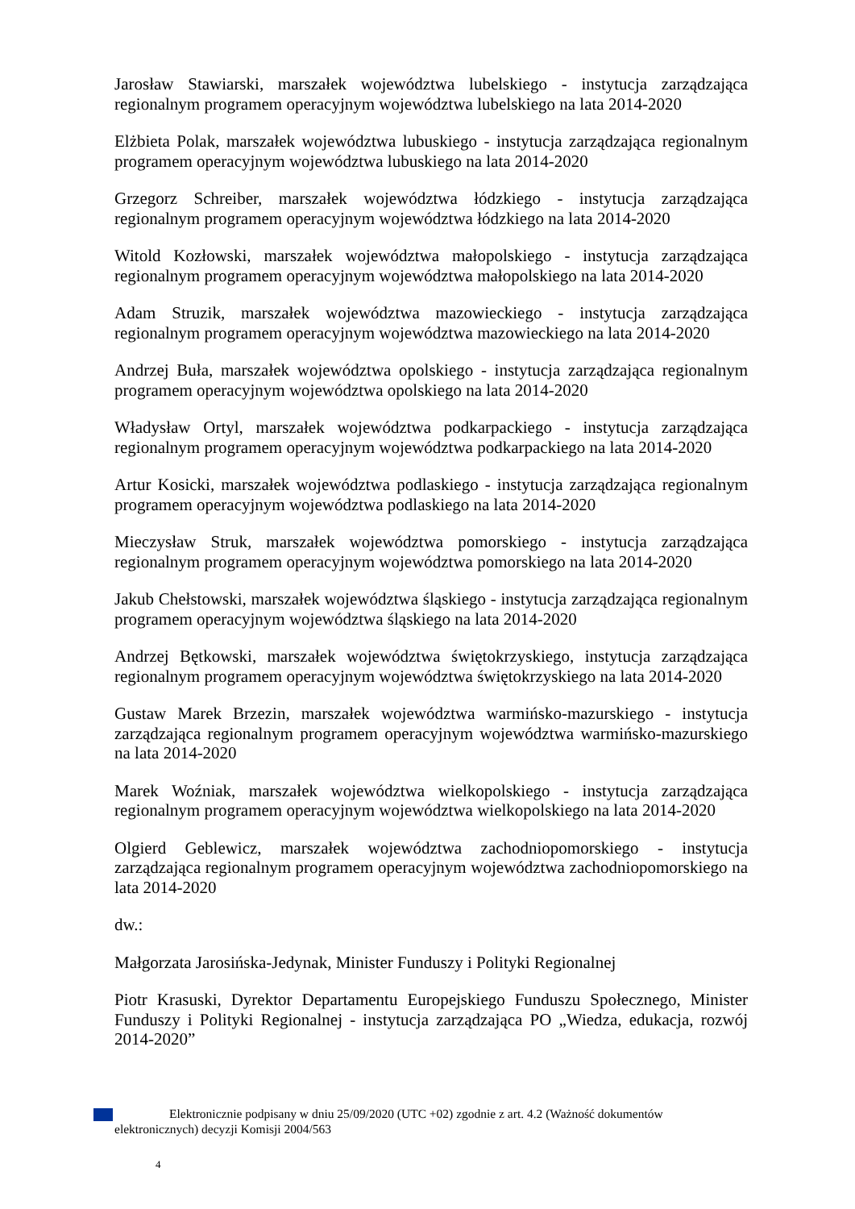Jarosław Stawiarski, marszałek województwa lubelskiego - instytucja zarządzająca regionalnym programem operacyjnym województwa lubelskiego na lata 2014-2020
Elżbieta Polak, marszałek województwa lubuskiego - instytucja zarządzająca regionalnym programem operacyjnym województwa lubuskiego na lata 2014-2020
Grzegorz Schreiber, marszałek województwa łódzkiego - instytucja zarządzająca regionalnym programem operacyjnym województwa łódzkiego na lata 2014-2020
Witold Kozłowski, marszałek województwa małopolskiego - instytucja zarządzająca regionalnym programem operacyjnym województwa małopolskiego na lata 2014-2020
Adam Struzik, marszałek województwa mazowieckiego - instytucja zarządzająca regionalnym programem operacyjnym województwa mazowieckiego na lata 2014-2020
Andrzej Buła, marszałek województwa opolskiego - instytucja zarządzająca regionalnym programem operacyjnym województwa opolskiego na lata 2014-2020
Władysław Ortyl, marszałek województwa podkarpackiego - instytucja zarządzająca regionalnym programem operacyjnym województwa podkarpackiego na lata 2014-2020
Artur Kosicki, marszałek województwa podlaskiego - instytucja zarządzająca regionalnym programem operacyjnym województwa podlaskiego na lata 2014-2020
Mieczysław Struk, marszałek województwa pomorskiego - instytucja zarządzająca regionalnym programem operacyjnym województwa pomorskiego na lata 2014-2020
Jakub Chełstowski, marszałek województwa śląskiego - instytucja zarządzająca regionalnym programem operacyjnym województwa śląskiego na lata 2014-2020
Andrzej Bętkowski, marszałek województwa świętokrzyskiego, instytucja zarządzająca regionalnym programem operacyjnym województwa świętokrzyskiego na lata 2014-2020
Gustaw Marek Brzezin, marszałek województwa warmińsko-mazurskiego - instytucja zarządzająca regionalnym programem operacyjnym województwa warmińsko-mazurskiego na lata 2014-2020
Marek Woźniak, marszałek województwa wielkopolskiego - instytucja zarządzająca regionalnym programem operacyjnym województwa wielkopolskiego na lata 2014-2020
Olgierd Geblewicz, marszałek województwa zachodniopomorskiego - instytucja zarządzająca regionalnym programem operacyjnym województwa zachodniopomorskiego na lata 2014-2020
dw.:
Małgorzata Jarosińska-Jedynak, Minister Funduszy i Polityki Regionalnej
Piotr Krasuski, Dyrektor Departamentu Europejskiego Funduszu Społecznego, Minister Funduszy i Polityki Regionalnej - instytucja zarządzająca PO „Wiedza, edukacja, rozwój 2014-2020”
Elektronicznie podpisany w dniu 25/09/2020 (UTC +02) zgodnie z art. 4.2 (Ważność dokumentów elektronicznych) decyzji Komisji 2004/563
4